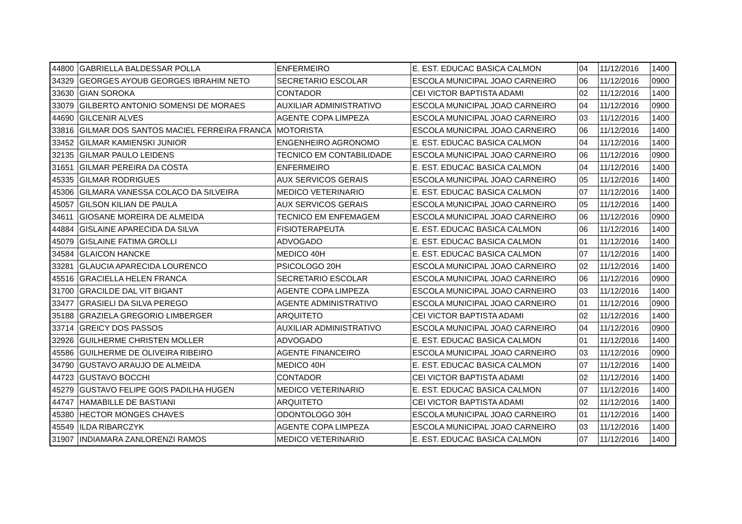| 44800 | GABRIELLA BALDESSAR POLLA | ENFERMEIRO | E. EST. EDUCAC BASICA CALMON | 04 | 11/12/2016 | 1400 |
| 34329 | GEORGES AYOUB GEORGES IBRAHIM NETO | SECRETARIO ESCOLAR | ESCOLA MUNICIPAL JOAO CARNEIRO | 06 | 11/12/2016 | 0900 |
| 33630 | GIAN SOROKA | CONTADOR | CEI VICTOR BAPTISTA ADAMI | 02 | 11/12/2016 | 1400 |
| 33079 | GILBERTO ANTONIO SOMENSI DE MORAES | AUXILIAR ADMINISTRATIVO | ESCOLA MUNICIPAL JOAO CARNEIRO | 04 | 11/12/2016 | 0900 |
| 44690 | GILCENIR ALVES | AGENTE COPA LIMPEZA | ESCOLA MUNICIPAL JOAO CARNEIRO | 03 | 11/12/2016 | 1400 |
| 33816 | GILMAR DOS SANTOS MACIEL FERREIRA FRANCA | MOTORISTA | ESCOLA MUNICIPAL JOAO CARNEIRO | 06 | 11/12/2016 | 1400 |
| 33452 | GILMAR KAMIENSKI JUNIOR | ENGENHEIRO AGRONOMO | E. EST. EDUCAC BASICA CALMON | 04 | 11/12/2016 | 1400 |
| 32135 | GILMAR PAULO LEIDENS | TECNICO EM CONTABILIDADE | ESCOLA MUNICIPAL JOAO CARNEIRO | 06 | 11/12/2016 | 0900 |
| 31651 | GILMAR PEREIRA DA COSTA | ENFERMEIRO | E. EST. EDUCAC BASICA CALMON | 04 | 11/12/2016 | 1400 |
| 45335 | GILMAR RODRIGUES | AUX SERVICOS GERAIS | ESCOLA MUNICIPAL JOAO CARNEIRO | 05 | 11/12/2016 | 1400 |
| 45306 | GILMARA VANESSA COLACO DA SILVEIRA | MEDICO VETERINARIO | E. EST. EDUCAC BASICA CALMON | 07 | 11/12/2016 | 1400 |
| 45057 | GILSON KILIAN DE PAULA | AUX SERVICOS GERAIS | ESCOLA MUNICIPAL JOAO CARNEIRO | 05 | 11/12/2016 | 1400 |
| 34611 | GIOSANE MOREIRA DE ALMEIDA | TECNICO EM ENFEMAGEM | ESCOLA MUNICIPAL JOAO CARNEIRO | 06 | 11/12/2016 | 0900 |
| 44884 | GISLAINE APARECIDA DA SILVA | FISIOTERAPEUTA | E. EST. EDUCAC BASICA CALMON | 06 | 11/12/2016 | 1400 |
| 45079 | GISLAINE FATIMA GROLLI | ADVOGADO | E. EST. EDUCAC BASICA CALMON | 01 | 11/12/2016 | 1400 |
| 34584 | GLAICON HANCKE | MEDICO 40H | E. EST. EDUCAC BASICA CALMON | 07 | 11/12/2016 | 1400 |
| 33281 | GLAUCIA APARECIDA LOURENCO | PSICOLOGO 20H | ESCOLA MUNICIPAL JOAO CARNEIRO | 02 | 11/12/2016 | 1400 |
| 45516 | GRACIELLA HELEN FRANCA | SECRETARIO ESCOLAR | ESCOLA MUNICIPAL JOAO CARNEIRO | 06 | 11/12/2016 | 0900 |
| 31700 | GRACILDE DAL VIT BIGANT | AGENTE COPA LIMPEZA | ESCOLA MUNICIPAL JOAO CARNEIRO | 03 | 11/12/2016 | 1400 |
| 33477 | GRASIELI DA SILVA PEREGO | AGENTE ADMINISTRATIVO | ESCOLA MUNICIPAL JOAO CARNEIRO | 01 | 11/12/2016 | 0900 |
| 35188 | GRAZIELA GREGORIO LIMBERGER | ARQUITETO | CEI VICTOR BAPTISTA ADAMI | 02 | 11/12/2016 | 1400 |
| 33714 | GREICY DOS PASSOS | AUXILIAR ADMINISTRATIVO | ESCOLA MUNICIPAL JOAO CARNEIRO | 04 | 11/12/2016 | 0900 |
| 32926 | GUILHERME CHRISTEN MOLLER | ADVOGADO | E. EST. EDUCAC BASICA CALMON | 01 | 11/12/2016 | 1400 |
| 45586 | GUILHERME DE OLIVEIRA RIBEIRO | AGENTE FINANCEIRO | ESCOLA MUNICIPAL JOAO CARNEIRO | 03 | 11/12/2016 | 0900 |
| 34790 | GUSTAVO ARAUJO DE ALMEIDA | MEDICO 40H | E. EST. EDUCAC BASICA CALMON | 07 | 11/12/2016 | 1400 |
| 44723 | GUSTAVO BOCCHI | CONTADOR | CEI VICTOR BAPTISTA ADAMI | 02 | 11/12/2016 | 1400 |
| 45279 | GUSTAVO FELIPE GOIS PADILHA HUGEN | MEDICO VETERINARIO | E. EST. EDUCAC BASICA CALMON | 07 | 11/12/2016 | 1400 |
| 44747 | HAMABILLE DE BASTIANI | ARQUITETO | CEI VICTOR BAPTISTA ADAMI | 02 | 11/12/2016 | 1400 |
| 45380 | HECTOR MONGES CHAVES | ODONTOLOGO 30H | ESCOLA MUNICIPAL JOAO CARNEIRO | 01 | 11/12/2016 | 1400 |
| 45549 | ILDA RIBARCZYK | AGENTE COPA LIMPEZA | ESCOLA MUNICIPAL JOAO CARNEIRO | 03 | 11/12/2016 | 1400 |
| 31907 | INDIAMARA ZANLORENZI RAMOS | MEDICO VETERINARIO | E. EST. EDUCAC BASICA CALMON | 07 | 11/12/2016 | 1400 |